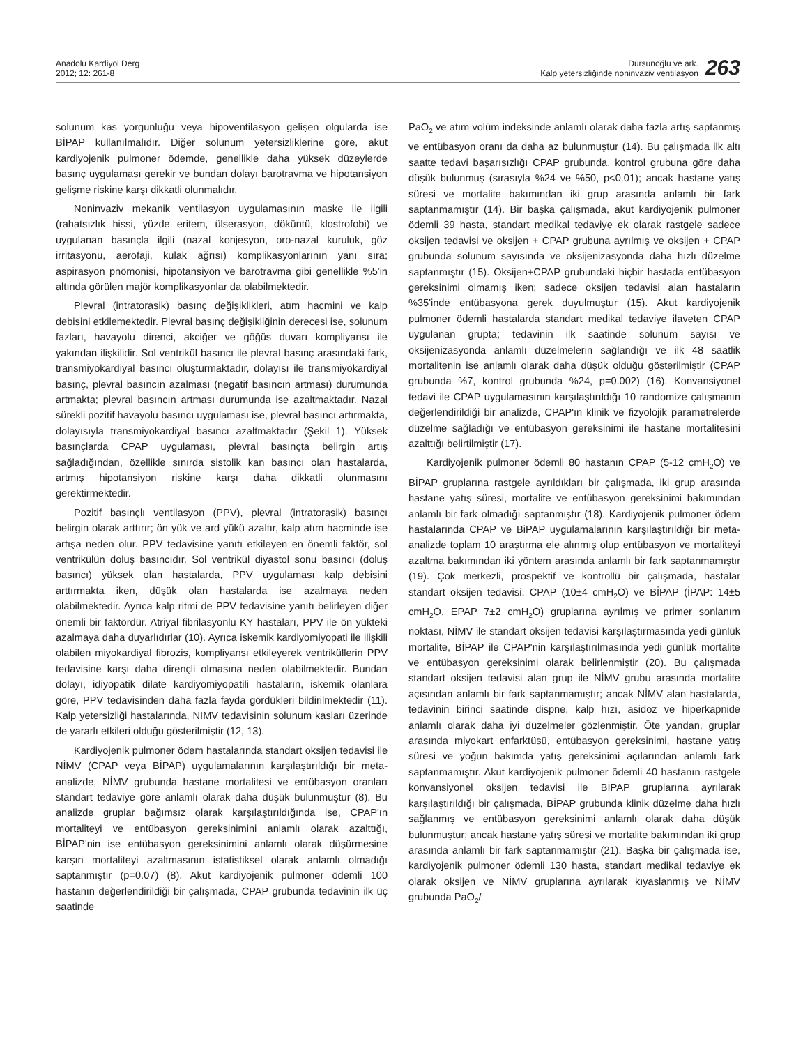Anadolu Kardiyol Derg
2012; 12: 261-8
Dursunoğlu ve ark.
Kalp yetersizliğinde noninvaziv ventilasyon
263
solunum kas yorgunluğu veya hipoventilasyon gelişen olgularda ise BİPAP kullanılmalıdır. Diğer solunum yetersizliklerine göre, akut kardiyojenik pulmoner ödemde, genellikle daha yüksek düzeylerde basınç uygulaması gerekir ve bundan dolayı barotravma ve hipotansiyon gelişme riskine karşı dikkatli olunmalıdır.
Noninvaziv mekanik ventilasyon uygulamasının maske ile ilgili (rahatsızlık hissi, yüzde eritem, ülserasyon, döküntü, klostrofobi) ve uygulanan basınçla ilgili (nazal konjesyon, oro-nazal kuruluk, göz irritasyonu, aerofaji, kulak ağrısı) komplikasyonlarının yanı sıra; aspirasyon pnömonisi, hipotansiyon ve barotravma gibi genellikle %5'in altında görülen majör komplikasyonlar da olabilmektedir.
Plevral (intratorasik) basınç değişiklikleri, atım hacmini ve kalp debisini etkilemektedir. Plevral basınç değişikliğinin derecesi ise, solunum fazları, havayolu direnci, akciğer ve göğüs duvarı kompliyansı ile yakından ilişkilidir. Sol ventrikül basıncı ile plevral basınç arasındaki fark, transmiyokardiyal basıncı oluşturmaktadır, dolayısı ile transmiyokardiyal basınç, plevral basıncın azalması (negatif basıncın artması) durumunda artmakta; plevral basıncın artması durumunda ise azaltmaktadır. Nazal sürekli pozitif havayolu basıncı uygulaması ise, plevral basıncı artırmakta, dolayısıyla transmiyokardiyal basıncı azaltmaktadır (Şekil 1). Yüksek basınçlarda CPAP uygulaması, plevral basınçta belirgin artış sağladığından, özellikle sınırda sistolik kan basıncı olan hastalarda, artmış hipotansiyon riskine karşı daha dikkatli olunmasını gerektirmektedir.
Pozitif basınçlı ventilasyon (PPV), plevral (intratorasik) basıncı belirgin olarak arttırır; ön yük ve ard yükü azaltır, kalp atım hacminde ise artışa neden olur. PPV tedavisine yanıtı etkileyen en önemli faktör, sol ventrikülün doluş basıncıdır. Sol ventrikül diyastol sonu basıncı (doluş basıncı) yüksek olan hastalarda, PPV uygulaması kalp debisini arttırmakta iken, düşük olan hastalarda ise azalmaya neden olabilmektedir. Ayrıca kalp ritmi de PPV tedavisine yanıtı belirleyen diğer önemli bir faktördür. Atriyal fibrilasyonlu KY hastaları, PPV ile ön yükteki azalmaya daha duyarlıdırlar (10). Ayrıca iskemik kardiyomiyopati ile ilişkili olabilen miyokardiyal fibrozis, kompliyansı etkileyerek ventriküllerin PPV tedavisine karşı daha dirençli olmasına neden olabilmektedir. Bundan dolayı, idiyopatik dilate kardiyomiyopatili hastaların, iskemik olanlara göre, PPV tedavisinden daha fazla fayda gördükleri bildirilmektedir (11). Kalp yetersizliği hastalarında, NIMV tedavisinin solunum kasları üzerinde de yararlı etkileri olduğu gösterilmiştir (12, 13).
Kardiyojenik pulmoner ödem hastalarında standart oksijen tedavisi ile NİMV (CPAP veya BİPAP) uygulamalarının karşılaştırıldığı bir meta-analizde, NİMV grubunda hastane mortalitesi ve entübasyon oranları standart tedaviye göre anlamlı olarak daha düşük bulunmuştur (8). Bu analizde gruplar bağımsız olarak karşılaştırıldığında ise, CPAP'ın mortaliteyi ve entübasyon gereksinimini anlamlı olarak azalttığı, BİPAP'nin ise entübasyon gereksinimini anlamlı olarak düşürmesine karşın mortaliteyi azaltmasının istatistiksel olarak anlamlı olmadığı saptanmıştır (p=0.07) (8). Akut kardiyojenik pulmoner ödemli 100 hastanın değerlendirildiği bir çalışmada, CPAP grubunda tedavinin ilk üç saatinde
PaO<sub>2</sub> ve atım volüm indeksinde anlamlı olarak daha fazla artış saptanmış ve entübasyon oranı da daha az bulunmuştur (14). Bu çalışmada ilk altı saatte tedavi başarısızlığı CPAP grubunda, kontrol grubuna göre daha düşük bulunmuş (sırasıyla %24 ve %50, p<0.01); ancak hastane yatış süresi ve mortalite bakımından iki grup arasında anlamlı bir fark saptanmamıştır (14). Bir başka çalışmada, akut kardiyojenik pulmoner ödemli 39 hasta, standart medikal tedaviye ek olarak rastgele sadece oksijen tedavisi ve oksijen + CPAP grubuna ayrılmış ve oksijen + CPAP grubunda solunum sayısında ve oksijenizasyonda daha hızlı düzelme saptanmıştır (15). Oksijen+CPAP grubundaki hiçbir hastada entübasyon gereksinimi olmamış iken; sadece oksijen tedavisi alan hastaların %35'inde entübasyona gerek duyulmuştur (15). Akut kardiyojenik pulmoner ödemli hastalarda standart medikal tedaviye ilaveten CPAP uygulanan grupta; tedavinin ilk saatinde solunum sayısı ve oksijenizasyonda anlamlı düzelmelerin sağlandığı ve ilk 48 saatlik mortalitenin ise anlamlı olarak daha düşük olduğu gösterilmiştir (CPAP grubunda %7, kontrol grubunda %24, p=0.002) (16). Konvansiyonel tedavi ile CPAP uygulamasının karşılaştırıldığı 10 randomize çalışmanın değerlendirildiği bir analizde, CPAP'ın klinik ve fizyolojik parametrelerde düzelme sağladığı ve entübasyon gereksinimi ile hastane mortalitesini azalttığı belirtilmiştir (17).
Kardiyojenik pulmoner ödemli 80 hastanın CPAP (5-12 cmH<sub>2</sub>O) ve BİPAP gruplarına rastgele ayrıldıkları bir çalışmada, iki grup arasında hastane yatış süresi, mortalite ve entübasyon gereksinimi bakımından anlamlı bir fark olmadığı saptanmıştır (18). Kardiyojenik pulmoner ödem hastalarında CPAP ve BiPAP uygulamalarının karşılaştırıldığı bir meta-analizde toplam 10 araştırma ele alınmış olup entübasyon ve mortaliteyi azaltma bakımından iki yöntem arasında anlamlı bir fark saptanmamıştır (19). Çok merkezli, prospektif ve kontrollü bir çalışmada, hastalar standart oksijen tedavisi, CPAP (10±4 cmH<sub>2</sub>O) ve BİPAP (İPAP: 14±5 cmH<sub>2</sub>O, EPAP 7±2 cmH<sub>2</sub>O) gruplarına ayrılmış ve primer sonlanım noktası, NİMV ile standart oksijen tedavisi karşılaştırmasında yedi günlük mortalite, BİPAP ile CPAP'nin karşılaştırılmasında yedi günlük mortalite ve entübasyon gereksinimi olarak belirlenmiştir (20). Bu çalışmada standart oksijen tedavisi alan grup ile NİMV grubu arasında mortalite açısından anlamlı bir fark saptanmamıştır; ancak NİMV alan hastalarda, tedavinin birinci saatinde dispne, kalp hızı, asidoz ve hiperkapnide anlamlı olarak daha iyi düzelmeler gözlenmiştir. Öte yandan, gruplar arasında miyokart enfarktüsü, entübasyon gereksinimi, hastane yatış süresi ve yoğun bakımda yatış gereksinimi açılarından anlamlı fark saptanmamıştır. Akut kardiyojenik pulmoner ödemli 40 hastanın rastgele konvansiyonel oksijen tedavisi ile BİPAP gruplarına ayrılarak karşılaştırıldığı bir çalışmada, BİPAP grubunda klinik düzelme daha hızlı sağlanmış ve entübasyon gereksinimi anlamlı olarak daha düşük bulunmuştur; ancak hastane yatış süresi ve mortalite bakımından iki grup arasında anlamlı bir fark saptanmamıştır (21). Başka bir çalışmada ise, kardiyojenik pulmoner ödemli 130 hasta, standart medikal tedaviye ek olarak oksijen ve NİMV gruplarına ayrılarak kıyaslanmış ve NİMV grubunda PaO<sub>2</sub>/